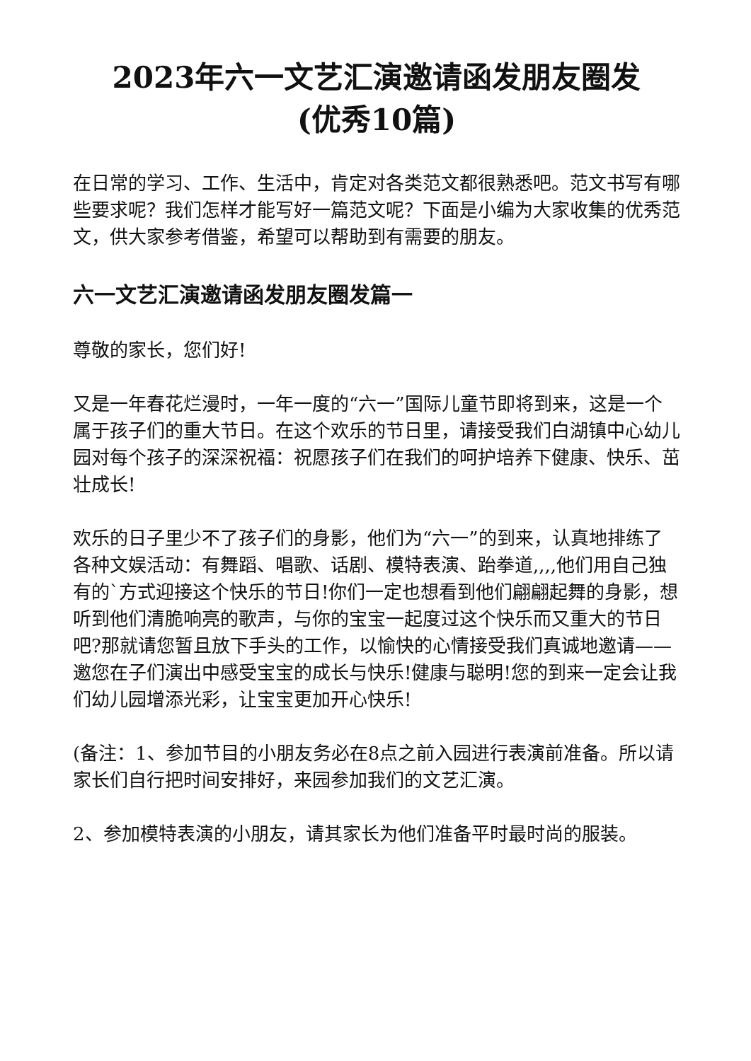2023年六一文艺汇演邀请函发朋友圈发(优秀10篇)
在日常的学习、工作、生活中，肯定对各类范文都很熟悉吧。范文书写有哪些要求呢？我们怎样才能写好一篇范文呢？下面是小编为大家收集的优秀范文，供大家参考借鉴，希望可以帮助到有需要的朋友。
六一文艺汇演邀请函发朋友圈发篇一
尊敬的家长，您们好!
又是一年春花烂漫时，一年一度的“六一”国际儿童节即将到来，这是一个属于孩子们的重大节日。在这个欢乐的节日里，请接受我们白湖镇中心幼儿园对每个孩子的深深祝福：祝愿孩子们在我们的呵护培养下健康、快乐、茁壮成长!
欢乐的日子里少不了孩子们的身影，他们为“六一”的到来，认真地排练了各种文娱活动：有舞蹈、唱歌、话剧、模特表演、跆拳道,,,,他们用自己独有的`方式迎接这个快乐的节日!你们一定也想看到他们翩翩起舞的身影，想听到他们清脆响亮的歌声，与你的宝宝一起度过这个快乐而又重大的节日吧?那就请您暂且放下手头的工作，以愉快的心情接受我们真诚地邀请——邀您在子们演出中感受宝宝的成长与快乐!健康与聪明!您的到来一定会让我们幼儿园增添光彩，让宝宝更加开心快乐!
(备注：1、参加节目的小朋友务必在8点之前入园进行表演前准备。所以请家长们自行把时间安排好，来园参加我们的文艺汇演。
2、参加模特表演的小朋友，请其家长为他们准备平时最时尚的服装。